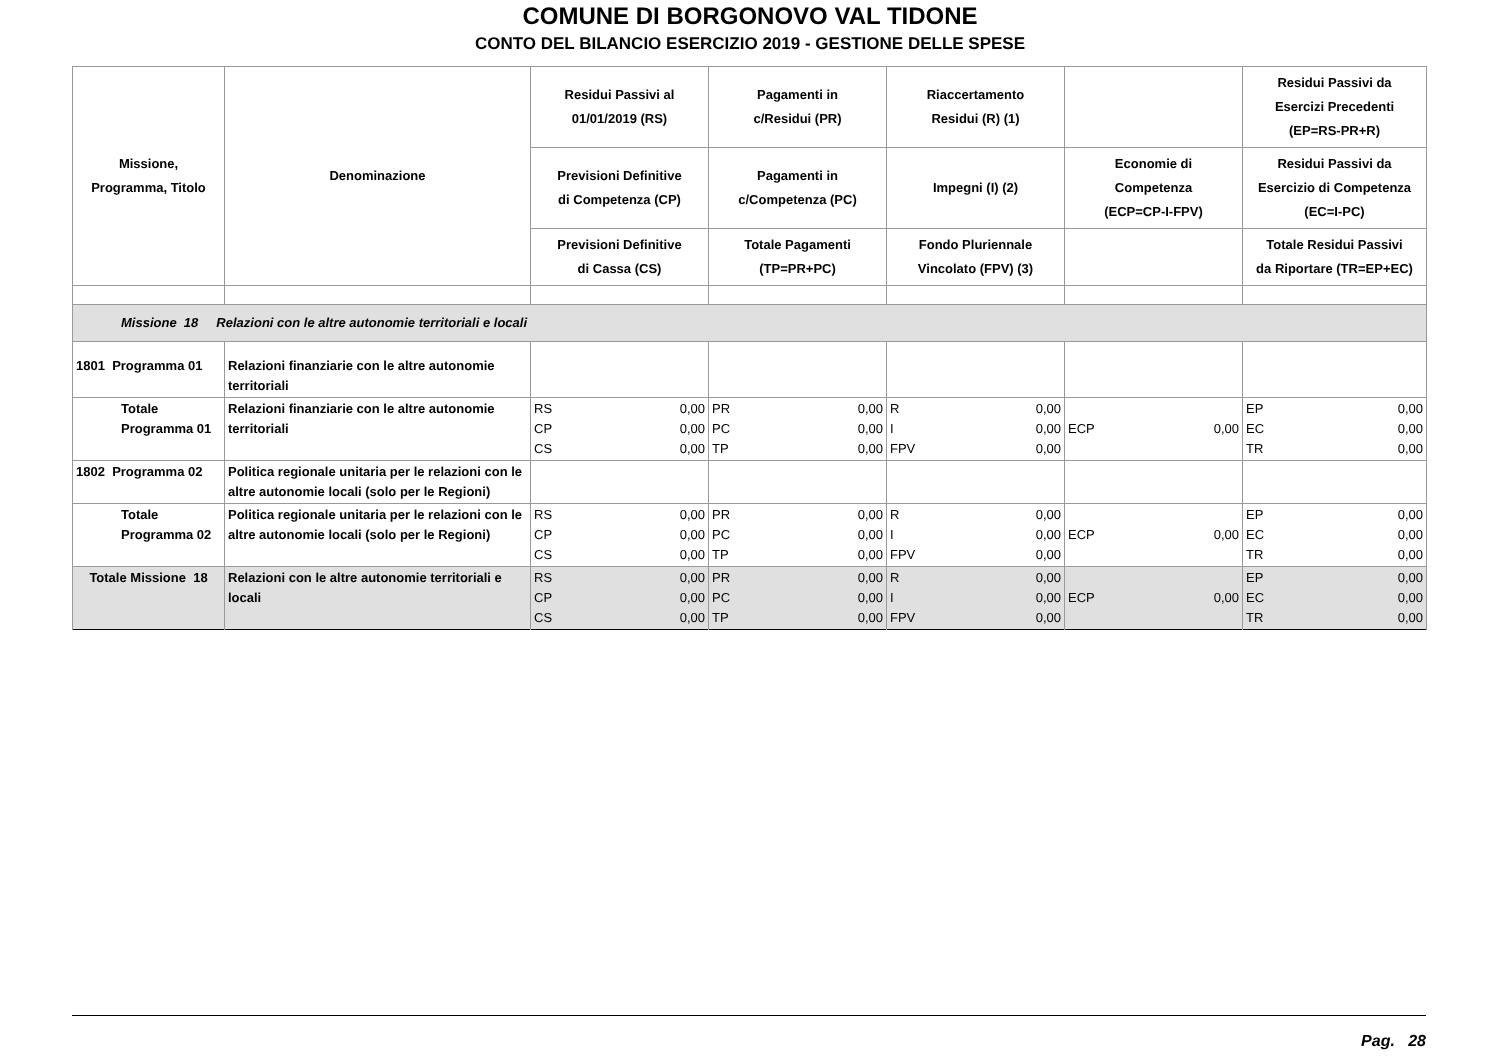COMUNE DI BORGONOVO VAL TIDONE
CONTO DEL BILANCIO ESERCIZIO 2019 - GESTIONE DELLE SPESE
| Missione, Programma, Titolo | Denominazione | Residui Passivi al 01/01/2019 (RS) | Pagamenti in c/Residui (PR) | Riaccertamento Residui (R) (1) | | Residui Passivi da Esercizi Precedenti (EP=RS-PR+R) |
| --- | --- | --- | --- | --- | --- | --- |
| | | Previsioni Definitive di Competenza (CP) | Pagamenti in c/Competenza (PC) | Impegni (I) (2) | Economie di Competenza (ECP=CP-I-FPV) | Residui Passivi da Esercizio di Competenza (EC=I-PC) |
| | | Previsioni Definitive di Cassa (CS) | Totale Pagamenti (TP=PR+PC) | Fondo Pluriennale Vincolato (FPV) (3) | | Totale Residui Passivi da Riportare (TR=EP+EC) |
| Missione 18 Relazioni con le altre autonomie territoriali e locali | | | | | | |
| 1801 Programma 01 | Relazioni finanziarie con le altre autonomie territoriali | | | | | |
| Totale Programma 01 | Relazioni finanziarie con le altre autonomie territoriali | RS 0,00 CP 0,00 CS 0,00 | PR 0,00 PC 0,00 TP 0,00 | R 0,00 I 0,00 FPV 0,00 | ECP 0,00 | EP 0,00 EC 0,00 TR 0,00 |
| 1802 Programma 02 | Politica regionale unitaria per le relazioni con le altre autonomie locali (solo per le Regioni) | | | | | |
| Totale Programma 02 | Politica regionale unitaria per le relazioni con le altre autonomie locali (solo per le Regioni) | RS 0,00 CP 0,00 CS 0,00 | PR 0,00 PC 0,00 TP 0,00 | R 0,00 I 0,00 FPV 0,00 | ECP 0,00 | EP 0,00 EC 0,00 TR 0,00 |
| Totale Missione 18 | Relazioni con le altre autonomie territoriali e locali | RS 0,00 CP 0,00 CS 0,00 | PR 0,00 PC 0,00 TP 0,00 | R 0,00 I 0,00 FPV 0,00 | ECP 0,00 | EP 0,00 EC 0,00 TR 0,00 |
Pag. 28